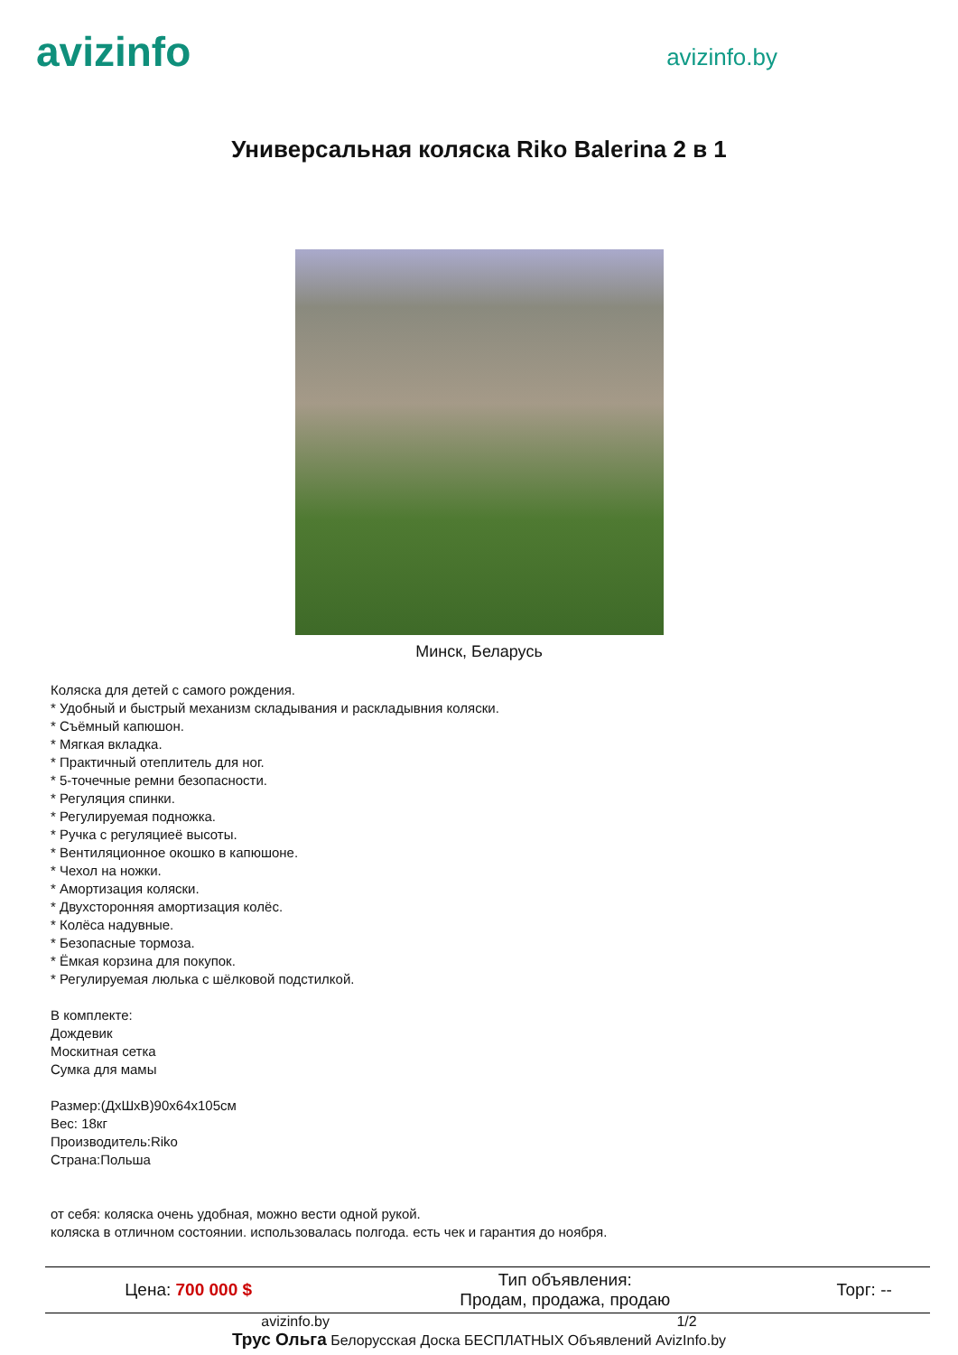avizinfo
avizinfo.by
Универсальная коляска Riko Balerina 2 в 1
Минск, Беларусь
Коляска для детей с самого рождения.
* Удобный и быстрый механизм складывания и раскладывния коляски.
* Съёмный капюшон.
* Мягкая вкладка.
* Практичный отеплитель для ног.
* 5-точечные ремни безопасности.
* Регуляция спинки.
* Регулируемая подножка.
* Ручка с регуляциeё высоты.
* Вентиляционное окошко в капюшоне.
* Чехол на ножки.
* Амортизация коляски.
* Двухсторонняя амортизация колёс.
* Колёса надувные.
* Безопасные тормоза.
* Ёмкая корзина для покупок.
* Регулируемая люлька с шёлковой подстилкой.
В комплекте:
Дождевик
Москитная сетка
Сумка для мамы
Размер:(ДхШхВ)90x64x105см
Вес: 18кг
Производитель:Riko
Страна:Польша
от себя: коляска очень удобная, можно вести одной рукой.
коляска в отличном состоянии. использовалась полгода. есть чек и гарантия до ноября.
| Цена: 700 000 $ | Тип объявления: Продам, продажа, продаю | Торг: -- |
avizinfo.by 1/2
Трус Ольга Белорусская Доска БЕСПЛАТНЫХ Объявлений AvizInfo.by